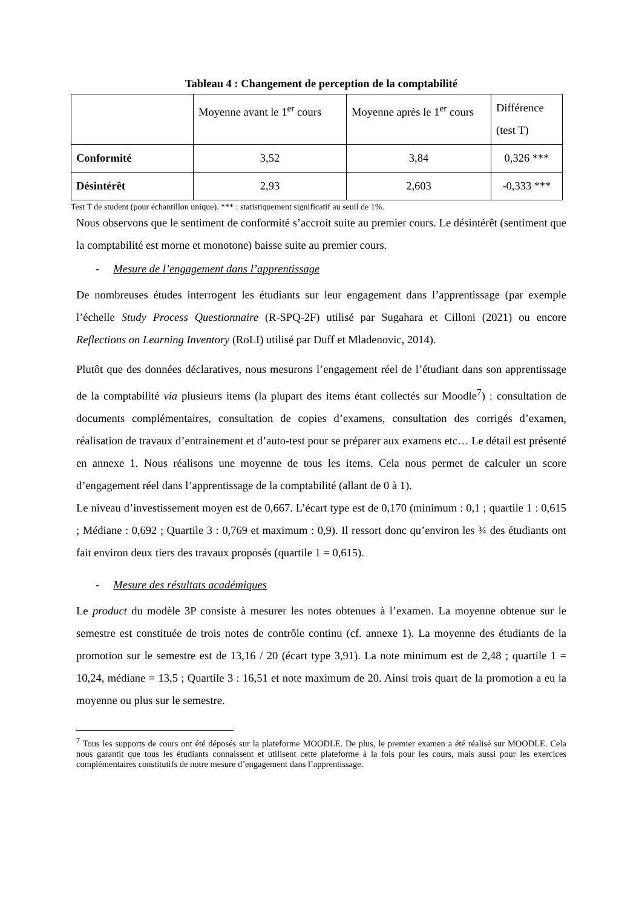Tableau 4 : Changement de perception de la comptabilité
| | Moyenne avant le 1<sup>er</sup> cours | Moyenne après le 1<sup>er</sup> cours | Différence (test T) |
| --- | --- | --- | --- |
| Conformité | 3,52 | 3,84 | 0,326 *** |
| Désintérêt | 2,93 | 2,603 | -0,333 *** |
Test T de student (pour échantillon unique). *** : statistiquement significatif au seuil de 1%.
Nous observons que le sentiment de conformité s’accroit suite au premier cours. Le désintérêt (sentiment que la comptabilité est morne et monotone) baisse suite au premier cours.
- Mesure de l’engagement dans l’apprentissage
De nombreuses études interrogent les étudiants sur leur engagement dans l’apprentissage (par exemple l’échelle Study Process Questionnaire (R-SPQ-2F) utilisé par Sugahara et Cilloni (2021) ou encore Reflections on Learning Inventory (RoLI) utilisé par Duff et Mladenovic, 2014).
Plutôt que des données déclaratives, nous mesurons l’engagement réel de l’étudiant dans son apprentissage de la comptabilité via plusieurs items (la plupart des items étant collectés sur Moodle<sup>7</sup>) : consultation de documents complémentaires, consultation de copies d’examens, consultation des corrigés d’examen, réalisation de travaux d’entrainement et d’auto-test pour se préparer aux examens etc… Le détail est présenté en annexe 1. Nous réalisons une moyenne de tous les items. Cela nous permet de calculer un score d’engagement réel dans l’apprentissage de la comptabilité (allant de 0 à 1).
Le niveau d’investissement moyen est de 0,667. L’écart type est de 0,170 (minimum : 0,1 ; quartile 1 : 0,615 ; Médiane : 0,692 ; Quartile 3 : 0,769 et maximum : 0,9). Il ressort donc qu’environ les ¾ des étudiants ont fait environ deux tiers des travaux proposés (quartile 1 = 0,615).
- Mesure des résultats académiques
Le product du modèle 3P consiste à mesurer les notes obtenues à l’examen. La moyenne obtenue sur le semestre est constituée de trois notes de contrôle continu (cf. annexe 1). La moyenne des étudiants de la promotion sur le semestre est de 13,16 / 20 (écart type 3,91). La note minimum est de 2,48 ; quartile 1 = 10,24, médiane = 13,5 ; Quartile 3 : 16,51 et note maximum de 20. Ainsi trois quart de la promotion a eu la moyenne ou plus sur le semestre.
<sup>7</sup> Tous les supports de cours ont été déposés sur la plateforme MOODLE. De plus, le premier examen a été réalisé sur MOODLE. Cela nous garantit que tous les étudiants connaissent et utilisent cette plateforme à la fois pour les cours, mais aussi pour les exercices complémentaires constitutifs de notre mesure d’engagement dans l’apprentissage.